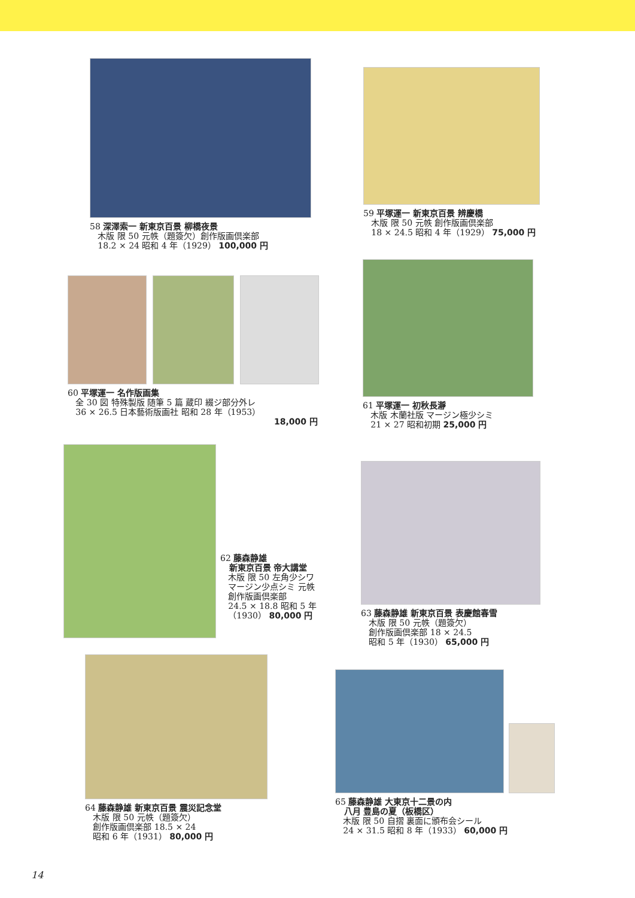58 深澤索一 新東京百景 柳橋夜景
木版 限 50 元帙（題簽欠）創作版画倶楽部
18.2 × 24 昭和 4 年（1929） 100,000 円
59 平塚運一 新東京百景 辨慶橋
木版 限 50 元帙 創作版画倶楽部
18 × 24.5 昭和 4 年（1929） 75,000 円
60 平塚運一 名作版画集
全 30 図 特殊製版 随筆 5 篇 蔵印 綴ジ部分外レ
36 × 26.5 日本藝術版画社 昭和 28 年（1953）
18,000 円
61 平塚運一 初秋長瀞
木版 木蘭社版 マージン極少シミ
21 × 27 昭和初期 25,000 円
62 藤森静雄
新東京百景 帝大講堂
木版 限 50 左角少シワ
マージン少点シミ 元帙
創作版画倶楽部
24.5 × 18.8 昭和 5 年
（1930） 80,000 円
63 藤森静雄 新東京百景 表慶館春雪
木版 限 50 元帙（題簽欠）
創作版画倶楽部 18 × 24.5
昭和 5 年（1930） 65,000 円
64 藤森静雄 新東京百景 震災記念堂
木版 限 50 元帙（題簽欠）
創作版画倶楽部 18.5 × 24
昭和 6 年（1931） 80,000 円
65 藤森静雄 大東京十二景の内
八月 豊島の夏（板橋区）
木版 限 50 自摺 裏面に頒布会シール
24 × 31.5 昭和 8 年（1933） 60,000 円
14